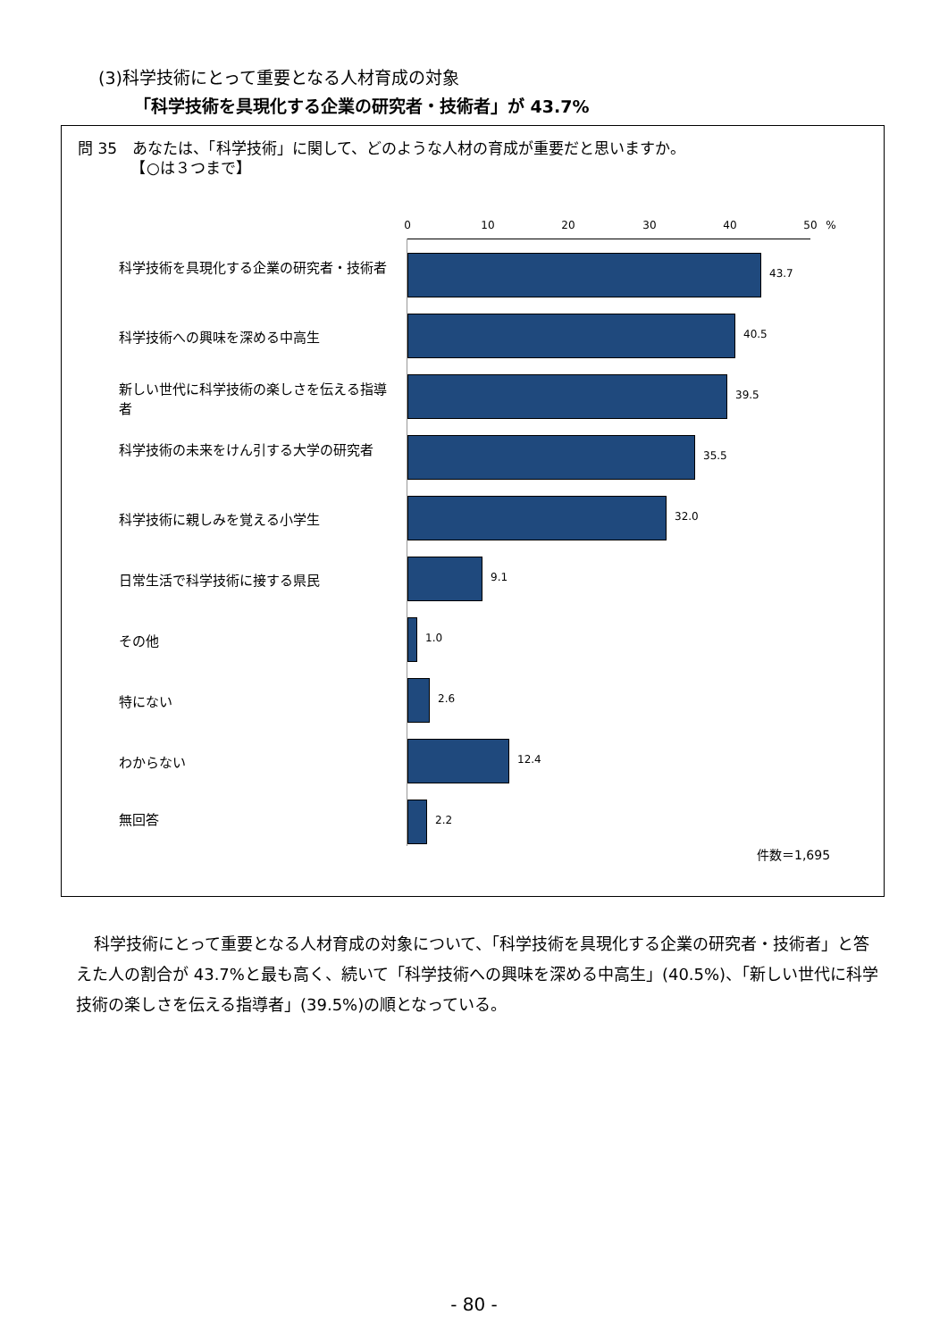(3)科学技術にとって重要となる人材育成の対象
「科学技術を具現化する企業の研究者・技術者」が 43.7%
問 35　あなたは、「科学技術」に関して、どのような人材の育成が重要だと思いますか。
　　　　【○は３つまで】
0 10 20 30 40 50 %
科学技術を具現化する企業の研究者・技術者 43.7
科学技術への興味を深める中高生 40.5
新しい世代に科学技術の楽しさを伝える指導者
39.5
科学技術の未来をけん引する大学の研究者 35.5
科学技術に親しみを覚える小学生 32.0
日常生活で科学技術に接する県民 9.1
その他 1.0
特にない 2.6
わからない 12.4
無回答 2.2
件数＝1,695
科学技術にとって重要となる人材育成の対象について、「科学技術を具現化する企業の研究者・技術者」と答えた人の割合が 43.7%と最も高く、続いて「科学技術への興味を深める中高生」(40.5%)、「新しい世代に科学技術の楽しさを伝える指導者」(39.5%)の順となっている。
- 80 -